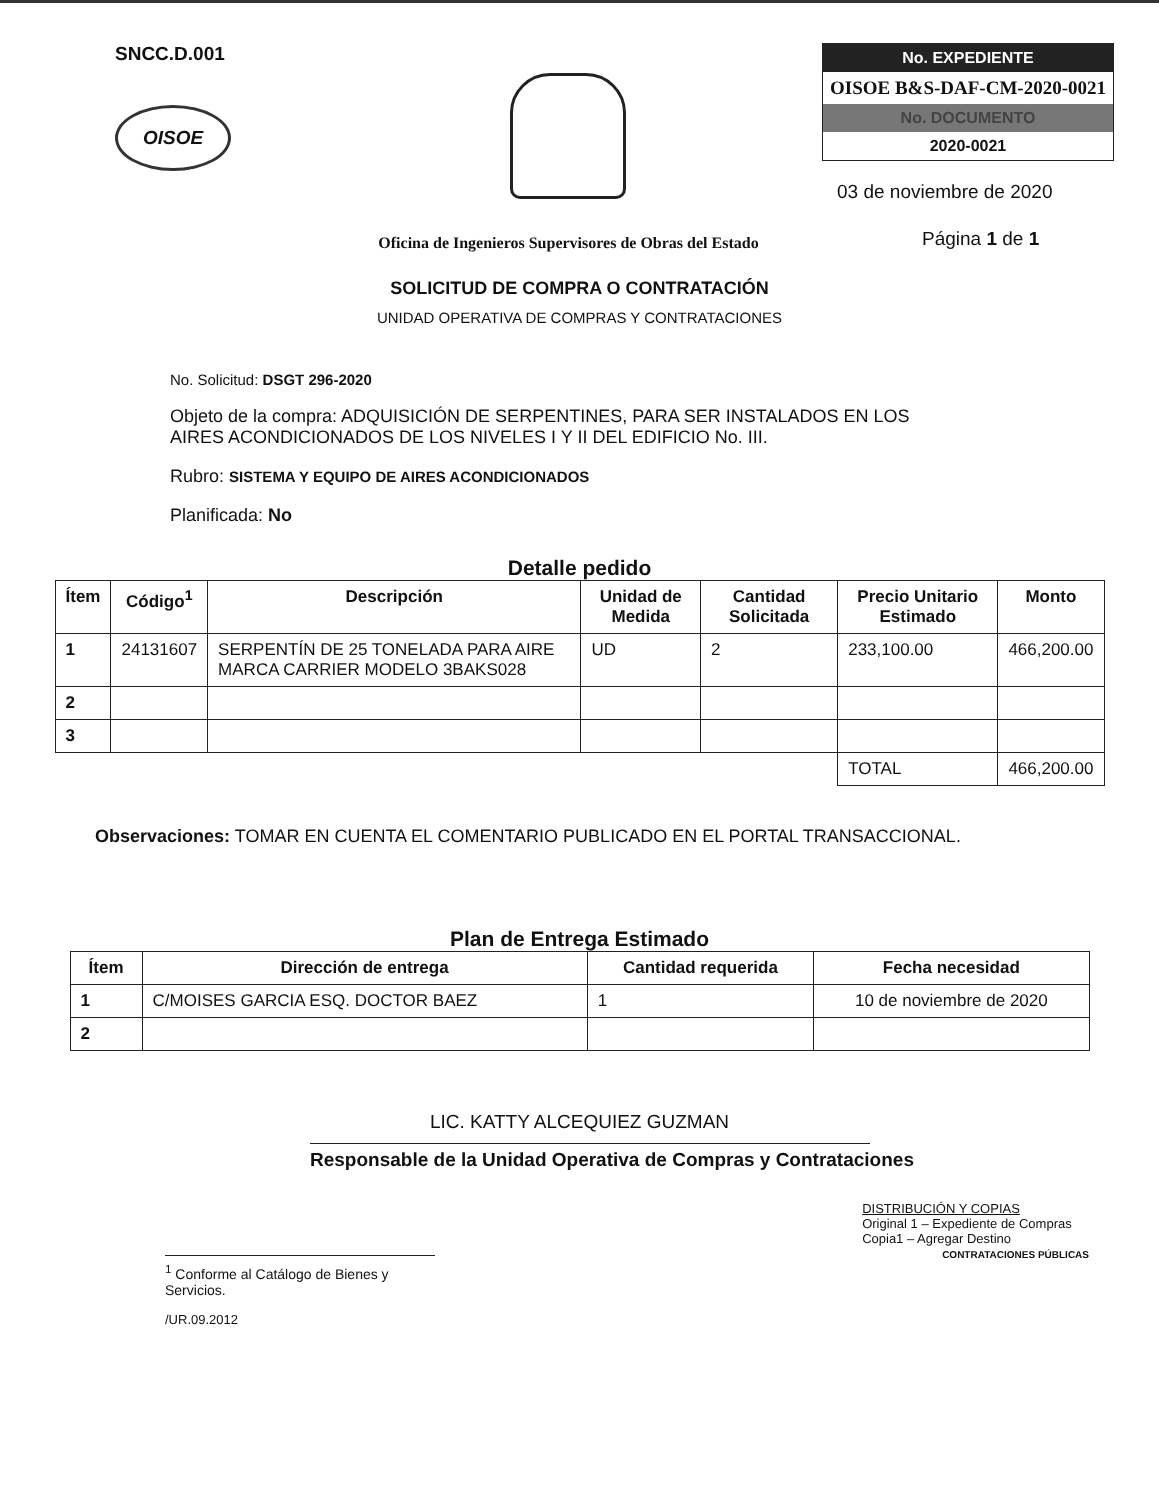SNCC.D.001
OISOE
Oficina de Ingenieros Supervisores de Obras del Estado
No. EXPEDIENTE
OISOE B&S-DAF-CM-2020-0021
No. DOCUMENTO
2020-0021
03 de noviembre de 2020
Página 1 de 1
SOLICITUD DE COMPRA O CONTRATACIÓN
UNIDAD OPERATIVA DE COMPRAS Y CONTRATACIONES
No. Solicitud: DSGT 296-2020
Objeto de la compra: ADQUISICIÓN DE SERPENTINES, PARA SER INSTALADOS EN LOS AIRES ACONDICIONADOS DE LOS NIVELES I Y II DEL EDIFICIO No. III.
Rubro: SISTEMA Y EQUIPO DE AIRES ACONDICIONADOS
Planificada: No
Detalle pedido
| Ítem | Código<sup>1</sup> | Descripción | Unidad de Medida | Cantidad Solicitada | Precio Unitario Estimado | Monto |
| --- | --- | --- | --- | --- | --- | --- |
| 1 | 24131607 | SERPENTÍN DE 25 TONELADA PARA AIRE MARCA CARRIER MODELO 3BAKS028 | UD | 2 | 233,100.00 | 466,200.00 |
| 2 | | | | | | |
| 3 | | | | | | |
| | | | | | TOTAL | 466,200.00 |
Observaciones: TOMAR EN CUENTA EL COMENTARIO PUBLICADO EN EL PORTAL TRANSACCIONAL.
Plan de Entrega Estimado
| Ítem | Dirección de entrega | Cantidad requerida | Fecha necesidad |
| --- | --- | --- | --- |
| 1 | C/MOISES GARCIA ESQ. DOCTOR BAEZ | 1 | 10 de noviembre de 2020 |
| 2 | | | |
LIC. KATTY ALCEQUIEZ GUZMAN
Responsable de la Unidad Operativa de Compras y Contrataciones
<sup>1</sup> Conforme al Catálogo de Bienes y Servicios.
/UR.09.2012
DISTRIBUCIÓN Y COPIAS
Original 1 – Expediente de Compras
Copia1 – Agregar Destino
CONTRATACIONES PÚBLICAS